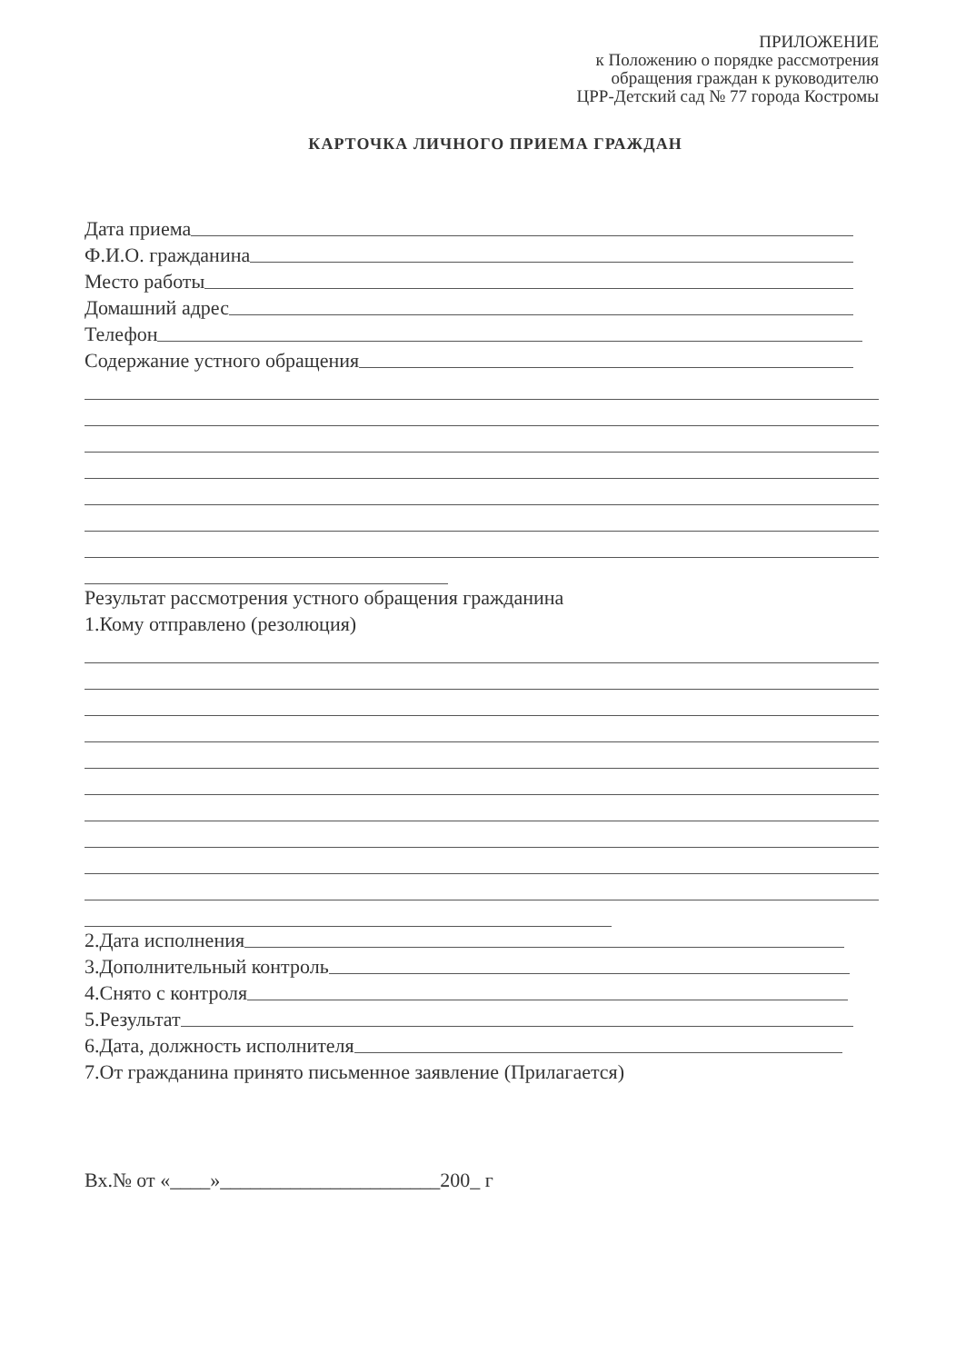ПРИЛОЖЕНИЕ
к Положению о порядке рассмотрения
обращения граждан к руководителю
ЦРР-Детский сад № 77 города Костромы
КАРТОЧКА ЛИЧНОГО ПРИЕМА ГРАЖДАН
Дата приема
Ф.И.О. гражданина
Место работы
Домашний адрес
Телефон
Содержание устного обращения
Результат рассмотрения устного обращения гражданина
1.Кому отправлено (резолюция)
2.Дата исполнения
3.Дополнительный контроль
4.Снято с контроля
5.Результат
6.Дата, должность исполнителя
7.От гражданина принято письменное заявление (Прилагается)
Вх.№ от «____»______________________200_ г